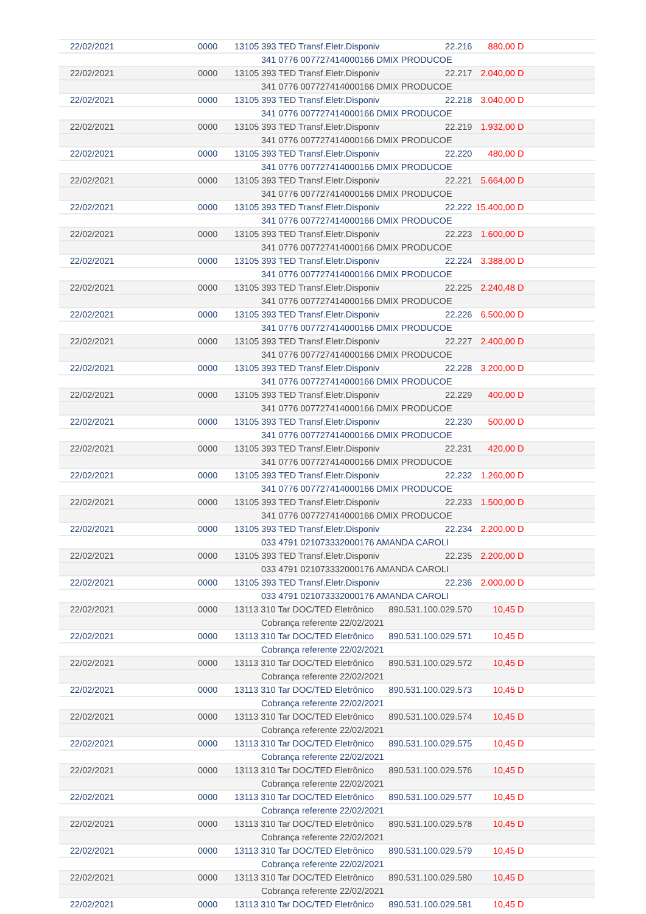| 22/02/2021 | 0000 | 13105 393 TED Transf.Eletr.Disponiv | 22.216 | 880,00 D | |
| | | 341 0776 007727414000166 DMIX PRODUCOE | | | |
| 22/02/2021 | 0000 | 13105 393 TED Transf.Eletr.Disponiv | 22.217 | 2.040,00 D | |
| | | 341 0776 007727414000166 DMIX PRODUCOE | | | |
| 22/02/2021 | 0000 | 13105 393 TED Transf.Eletr.Disponiv | 22.218 | 3.040,00 D | |
| | | 341 0776 007727414000166 DMIX PRODUCOE | | | |
| 22/02/2021 | 0000 | 13105 393 TED Transf.Eletr.Disponiv | 22.219 | 1.932,00 D | |
| | | 341 0776 007727414000166 DMIX PRODUCOE | | | |
| 22/02/2021 | 0000 | 13105 393 TED Transf.Eletr.Disponiv | 22.220 | 480,00 D | |
| | | 341 0776 007727414000166 DMIX PRODUCOE | | | |
| 22/02/2021 | 0000 | 13105 393 TED Transf.Eletr.Disponiv | 22.221 | 5.664,00 D | |
| | | 341 0776 007727414000166 DMIX PRODUCOE | | | |
| 22/02/2021 | 0000 | 13105 393 TED Transf.Eletr.Disponiv | 22.222 | 15.400,00 D | |
| | | 341 0776 007727414000166 DMIX PRODUCOE | | | |
| 22/02/2021 | 0000 | 13105 393 TED Transf.Eletr.Disponiv | 22.223 | 1.600,00 D | |
| | | 341 0776 007727414000166 DMIX PRODUCOE | | | |
| 22/02/2021 | 0000 | 13105 393 TED Transf.Eletr.Disponiv | 22.224 | 3.388,00 D | |
| | | 341 0776 007727414000166 DMIX PRODUCOE | | | |
| 22/02/2021 | 0000 | 13105 393 TED Transf.Eletr.Disponiv | 22.225 | 2.240,48 D | |
| | | 341 0776 007727414000166 DMIX PRODUCOE | | | |
| 22/02/2021 | 0000 | 13105 393 TED Transf.Eletr.Disponiv | 22.226 | 6.500,00 D | |
| | | 341 0776 007727414000166 DMIX PRODUCOE | | | |
| 22/02/2021 | 0000 | 13105 393 TED Transf.Eletr.Disponiv | 22.227 | 2.400,00 D | |
| | | 341 0776 007727414000166 DMIX PRODUCOE | | | |
| 22/02/2021 | 0000 | 13105 393 TED Transf.Eletr.Disponiv | 22.228 | 3.200,00 D | |
| | | 341 0776 007727414000166 DMIX PRODUCOE | | | |
| 22/02/2021 | 0000 | 13105 393 TED Transf.Eletr.Disponiv | 22.229 | 400,00 D | |
| | | 341 0776 007727414000166 DMIX PRODUCOE | | | |
| 22/02/2021 | 0000 | 13105 393 TED Transf.Eletr.Disponiv | 22.230 | 500,00 D | |
| | | 341 0776 007727414000166 DMIX PRODUCOE | | | |
| 22/02/2021 | 0000 | 13105 393 TED Transf.Eletr.Disponiv | 22.231 | 420,00 D | |
| | | 341 0776 007727414000166 DMIX PRODUCOE | | | |
| 22/02/2021 | 0000 | 13105 393 TED Transf.Eletr.Disponiv | 22.232 | 1.260,00 D | |
| | | 341 0776 007727414000166 DMIX PRODUCOE | | | |
| 22/02/2021 | 0000 | 13105 393 TED Transf.Eletr.Disponiv | 22.233 | 1.500,00 D | |
| | | 341 0776 007727414000166 DMIX PRODUCOE | | | |
| 22/02/2021 | 0000 | 13105 393 TED Transf.Eletr.Disponiv | 22.234 | 2.200,00 D | |
| | | 033 4791 021073332000176 AMANDA CAROLI | | | |
| 22/02/2021 | 0000 | 13105 393 TED Transf.Eletr.Disponiv | 22.235 | 2.200,00 D | |
| | | 033 4791 021073332000176 AMANDA CAROLI | | | |
| 22/02/2021 | 0000 | 13105 393 TED Transf.Eletr.Disponiv | 22.236 | 2.000,00 D | |
| | | 033 4791 021073332000176 AMANDA CAROLI | | | |
| 22/02/2021 | 0000 | 13113 310 Tar DOC/TED Eletrônico 890.531.100.029.570 | | 10,45 D | |
| | | Cobrança referente 22/02/2021 | | | |
| 22/02/2021 | 0000 | 13113 310 Tar DOC/TED Eletrônico 890.531.100.029.571 | | 10,45 D | |
| | | Cobrança referente 22/02/2021 | | | |
| 22/02/2021 | 0000 | 13113 310 Tar DOC/TED Eletrônico 890.531.100.029.572 | | 10,45 D | |
| | | Cobrança referente 22/02/2021 | | | |
| 22/02/2021 | 0000 | 13113 310 Tar DOC/TED Eletrônico 890.531.100.029.573 | | 10,45 D | |
| | | Cobrança referente 22/02/2021 | | | |
| 22/02/2021 | 0000 | 13113 310 Tar DOC/TED Eletrônico 890.531.100.029.574 | | 10,45 D | |
| | | Cobrança referente 22/02/2021 | | | |
| 22/02/2021 | 0000 | 13113 310 Tar DOC/TED Eletrônico 890.531.100.029.575 | | 10,45 D | |
| | | Cobrança referente 22/02/2021 | | | |
| 22/02/2021 | 0000 | 13113 310 Tar DOC/TED Eletrônico 890.531.100.029.576 | | 10,45 D | |
| | | Cobrança referente 22/02/2021 | | | |
| 22/02/2021 | 0000 | 13113 310 Tar DOC/TED Eletrônico 890.531.100.029.577 | | 10,45 D | |
| | | Cobrança referente 22/02/2021 | | | |
| 22/02/2021 | 0000 | 13113 310 Tar DOC/TED Eletrônico 890.531.100.029.578 | | 10,45 D | |
| | | Cobrança referente 22/02/2021 | | | |
| 22/02/2021 | 0000 | 13113 310 Tar DOC/TED Eletrônico 890.531.100.029.579 | | 10,45 D | |
| | | Cobrança referente 22/02/2021 | | | |
| 22/02/2021 | 0000 | 13113 310 Tar DOC/TED Eletrônico 890.531.100.029.580 | | 10,45 D | |
| | | Cobrança referente 22/02/2021 | | | |
| 22/02/2021 | 0000 | 13113 310 Tar DOC/TED Eletrônico 890.531.100.029.581 | | 10,45 D | |